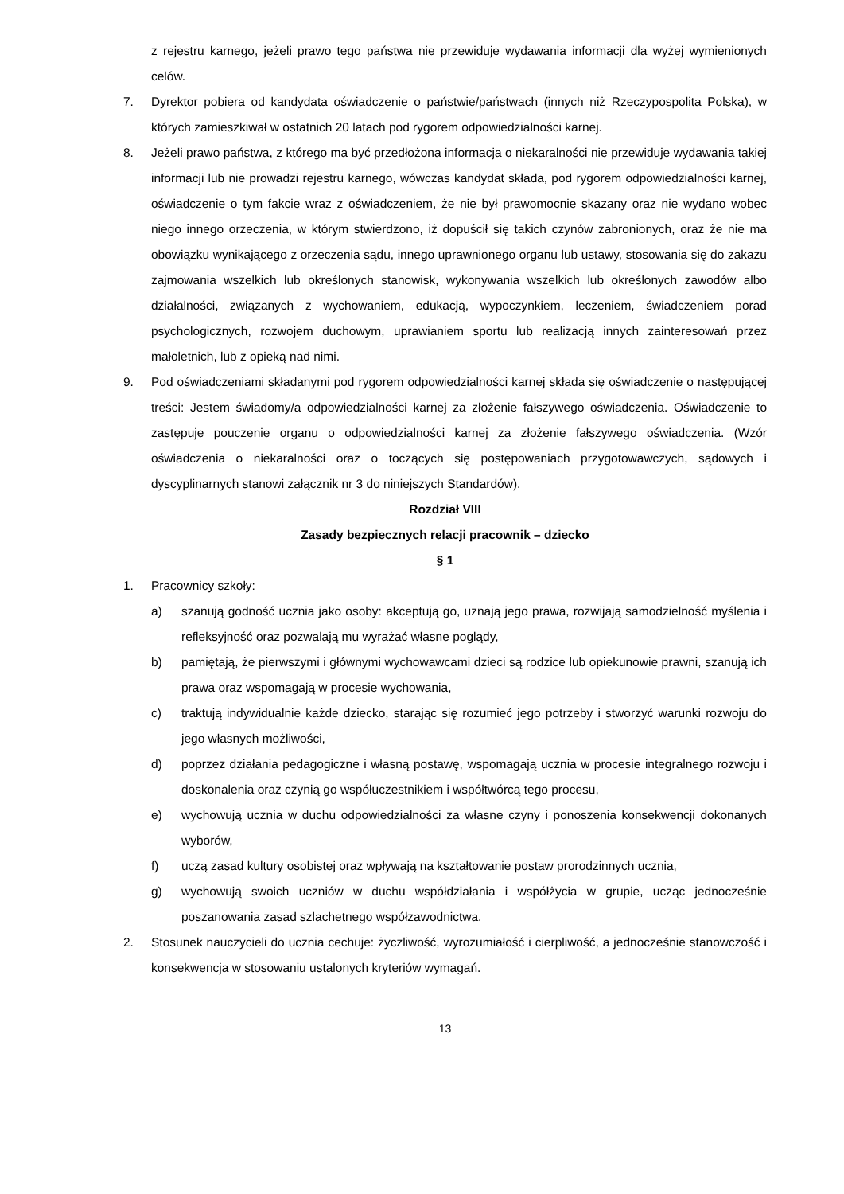z rejestru karnego, jeżeli prawo tego państwa nie przewiduje wydawania informacji dla wyżej wymienionych celów.
7. Dyrektor pobiera od kandydata oświadczenie o państwie/państwach (innych niż Rzeczypospolita Polska), w których zamieszkiwał w ostatnich 20 latach pod rygorem odpowiedzialności karnej.
8. Jeżeli prawo państwa, z którego ma być przedłożona informacja o niekaralności nie przewiduje wydawania takiej informacji lub nie prowadzi rejestru karnego, wówczas kandydat składa, pod rygorem odpowiedzialności karnej, oświadczenie o tym fakcie wraz z oświadczeniem, że nie był prawomocnie skazany oraz nie wydano wobec niego innego orzeczenia, w którym stwierdzono, iż dopuścił się takich czynów zabronionych, oraz że nie ma obowiązku wynikającego z orzeczenia sądu, innego uprawnionego organu lub ustawy, stosowania się do zakazu zajmowania wszelkich lub określonych stanowisk, wykonywania wszelkich lub określonych zawodów albo działalności, związanych z wychowaniem, edukacją, wypoczynkiem, leczeniem, świadczeniem porad psychologicznych, rozwojem duchowym, uprawianiem sportu lub realizacją innych zainteresowań przez małoletnich, lub z opieką nad nimi.
9. Pod oświadczeniami składanymi pod rygorem odpowiedzialności karnej składa się oświadczenie o następującej treści: Jestem świadomy/a odpowiedzialności karnej za złożenie fałszywego oświadczenia. Oświadczenie to zastępuje pouczenie organu o odpowiedzialności karnej za złożenie fałszywego oświadczenia. (Wzór oświadczenia o niekaralności oraz o toczących się postępowaniach przygotowawczych, sądowych i dyscyplinarnych stanowi załącznik nr 3 do niniejszych Standardów).
Rozdział VIII
Zasady bezpiecznych relacji pracownik – dziecko
§ 1
1. Pracownicy szkoły:
a) szanują godność ucznia jako osoby: akceptują go, uznają jego prawa, rozwijają samodzielność myślenia i refleksyjność oraz pozwalają mu wyrażać własne poglądy,
b) pamiętają, że pierwszymi i głównymi wychowawcami dzieci są rodzice lub opiekunowie prawni, szanują ich prawa oraz wspomagają w procesie wychowania,
c) traktują indywidualnie każde dziecko, starając się rozumieć jego potrzeby i stworzyć warunki rozwoju do jego własnych możliwości,
d) poprzez działania pedagogiczne i własną postawę, wspomagają ucznia w procesie integralnego rozwoju i doskonalenia oraz czynią go współuczestnikiem i współtwórcą tego procesu,
e) wychowują ucznia w duchu odpowiedzialności za własne czyny i ponoszenia konsekwencji dokonanych wyborów,
f) uczą zasad kultury osobistej oraz wpływają na kształtowanie postaw prorodzinnych ucznia,
g) wychowują swoich uczniów w duchu współdziałania i współżycia w grupie, ucząc jednocześnie poszanowania zasad szlachetnego współzawodnictwa.
2. Stosunek nauczycieli do ucznia cechuje: życzliwość, wyrozumiałość i cierpliwość, a jednocześnie stanowczość i konsekwencja w stosowaniu ustalonych kryteriów wymagań.
13